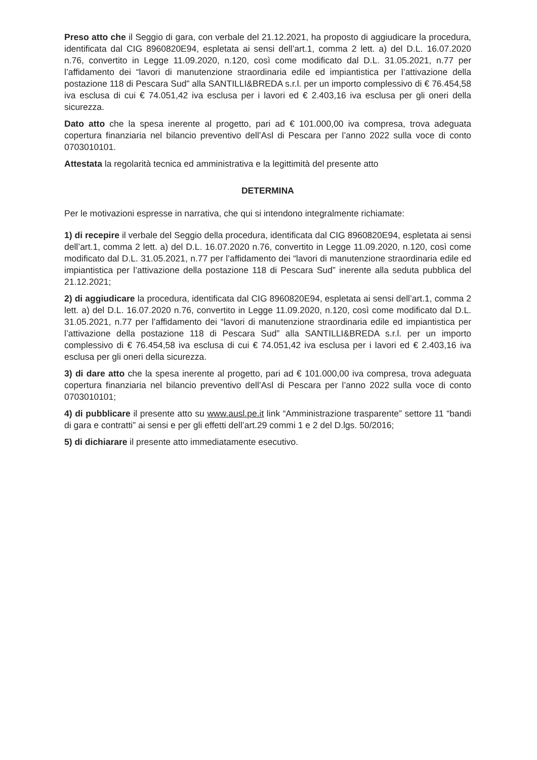Preso atto che il Seggio di gara, con verbale del 21.12.2021, ha proposto di aggiudicare la procedura, identificata dal CIG 8960820E94, espletata ai sensi dell’art.1, comma 2 lett. a) del D.L. 16.07.2020 n.76, convertito in Legge 11.09.2020, n.120, così come modificato dal D.L. 31.05.2021, n.77 per l’affidamento dei “lavori di manutenzione straordinaria edile ed impiantistica per l’attivazione della postazione 118 di Pescara Sud” alla SANTILLI&BREDA s.r.l. per un importo complessivo di € 76.454,58 iva esclusa di cui € 74.051,42 iva esclusa per i lavori ed € 2.403,16 iva esclusa per gli oneri della sicurezza.
Dato atto che la spesa inerente al progetto, pari ad € 101.000,00 iva compresa, trova adeguata copertura finanziaria nel bilancio preventivo dell’Asl di Pescara per l’anno 2022 sulla voce di conto 0703010101.
Attestata la regolarità tecnica ed amministrativa e la legittimità del presente atto
DETERMINA
Per le motivazioni espresse in narrativa, che qui si intendono integralmente richiamate:
1) di recepire il verbale del Seggio della procedura, identificata dal CIG 8960820E94, espletata ai sensi dell’art.1, comma 2 lett. a) del D.L. 16.07.2020 n.76, convertito in Legge 11.09.2020, n.120, così come modificato dal D.L. 31.05.2021, n.77 per l’affidamento dei “lavori di manutenzione straordinaria edile ed impiantistica per l’attivazione della postazione 118 di Pescara Sud” inerente alla seduta pubblica del 21.12.2021;
2) di aggiudicare la procedura, identificata dal CIG 8960820E94, espletata ai sensi dell’art.1, comma 2 lett. a) del D.L. 16.07.2020 n.76, convertito in Legge 11.09.2020, n.120, così come modificato dal D.L. 31.05.2021, n.77 per l’affidamento dei “lavori di manutenzione straordinaria edile ed impiantistica per l’attivazione della postazione 118 di Pescara Sud” alla SANTILLI&BREDA s.r.l. per un importo complessivo di € 76.454,58 iva esclusa di cui € 74.051,42 iva esclusa per i lavori ed € 2.403,16 iva esclusa per gli oneri della sicurezza.
3) di dare atto che la spesa inerente al progetto, pari ad € 101.000,00 iva compresa, trova adeguata copertura finanziaria nel bilancio preventivo dell’Asl di Pescara per l’anno 2022 sulla voce di conto 0703010101;
4) di pubblicare il presente atto su www.ausl.pe.it link “Amministrazione trasparente” settore 11 “bandi di gara e contratti” ai sensi e per gli effetti dell’art.29 commi 1 e 2 del D.lgs. 50/2016;
5) di dichiarare il presente atto immediatamente esecutivo.